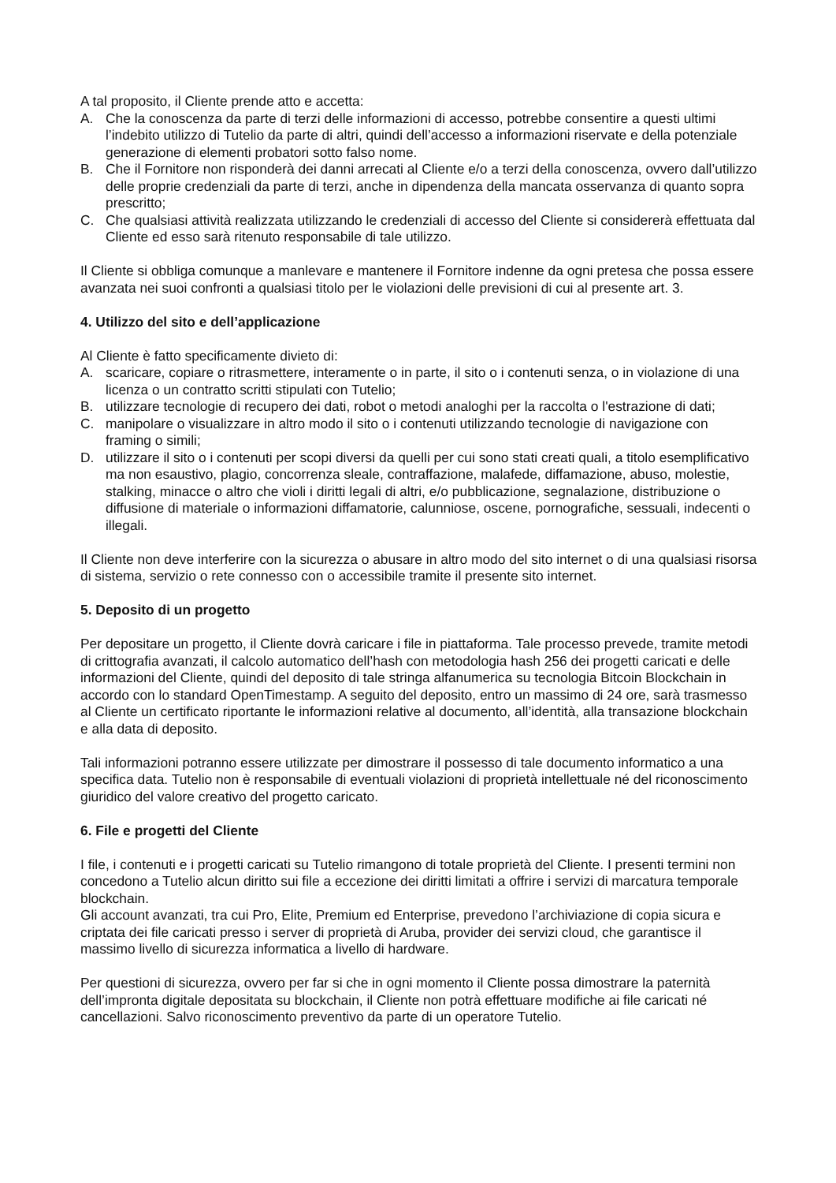A tal proposito, il Cliente prende atto e accetta:
A. Che la conoscenza da parte di terzi delle informazioni di accesso, potrebbe consentire a questi ultimi l’indebito utilizzo di Tutelio da parte di altri, quindi dell’accesso a informazioni riservate e della potenziale generazione di elementi probatori sotto falso nome.
B. Che il Fornitore non risponderà dei danni arrecati al Cliente e/o a terzi della conoscenza, ovvero dall’utilizzo delle proprie credenziali da parte di terzi, anche in dipendenza della mancata osservanza di quanto sopra prescritto;
C. Che qualsiasi attività realizzata utilizzando le credenziali di accesso del Cliente si considererà effettuata dal Cliente ed esso sarà ritenuto responsabile di tale utilizzo.
Il Cliente si obbliga comunque a manlevare e mantenere il Fornitore indenne da ogni pretesa che possa essere avanzata nei suoi confronti a qualsiasi titolo per le violazioni delle previsioni di cui al presente art. 3.
4. Utilizzo del sito e dell’applicazione
Al Cliente è fatto specificamente divieto di:
A. scaricare, copiare o ritrasmettere, interamente o in parte, il sito o i contenuti senza, o in violazione di una licenza o un contratto scritti stipulati con Tutelio;
B. utilizzare tecnologie di recupero dei dati, robot o metodi analoghi per la raccolta o l'estrazione di dati;
C. manipolare o visualizzare in altro modo il sito o i contenuti utilizzando tecnologie di navigazione con framing o simili;
D. utilizzare il sito o i contenuti per scopi diversi da quelli per cui sono stati creati quali, a titolo esemplificativo ma non esaustivo, plagio, concorrenza sleale, contraffazione, malafede, diffamazione, abuso, molestie, stalking, minacce o altro che violi i diritti legali di altri, e/o pubblicazione, segnalazione, distribuzione o diffusione di materiale o informazioni diffamatorie, calunniose, oscene, pornografiche, sessuali, indecenti o illegali.
Il Cliente non deve interferire con la sicurezza o abusare in altro modo del sito internet o di una qualsiasi risorsa di sistema, servizio o rete connesso con o accessibile tramite il presente sito internet.
5. Deposito di un progetto
Per depositare un progetto, il Cliente dovrà caricare i file in piattaforma. Tale processo prevede, tramite metodi di crittografia avanzati, il calcolo automatico dell’hash con metodologia hash 256 dei progetti caricati e delle informazioni del Cliente, quindi del deposito di tale stringa alfanumerica su tecnologia Bitcoin Blockchain in accordo con lo standard OpenTimestamp. A seguito del deposito, entro un massimo di 24 ore, sarà trasmesso al Cliente un certificato riportante le informazioni relative al documento, all’identità, alla transazione blockchain e alla data di deposito.
Tali informazioni potranno essere utilizzate per dimostrare il possesso di tale documento informatico a una specifica data. Tutelio non è responsabile di eventuali violazioni di proprietà intellettuale né del riconoscimento giuridico del valore creativo del progetto caricato.
6. File e progetti del Cliente
I file, i contenuti e i progetti caricati su Tutelio rimangono di totale proprietà del Cliente. I presenti termini non concedono a Tutelio alcun diritto sui file a eccezione dei diritti limitati a offrire i servizi di marcatura temporale blockchain.
Gli account avanzati, tra cui Pro, Elite, Premium ed Enterprise, prevedono l’archiviazione di copia sicura e criptata dei file caricati presso i server di proprietà di Aruba, provider dei servizi cloud, che garantisce il massimo livello di sicurezza informatica a livello di hardware.
Per questioni di sicurezza, ovvero per far si che in ogni momento il Cliente possa dimostrare la paternità dell’impronta digitale depositata su blockchain, il Cliente non potrà effettuare modifiche ai file caricati né cancellazioni. Salvo riconoscimento preventivo da parte di un operatore Tutelio.